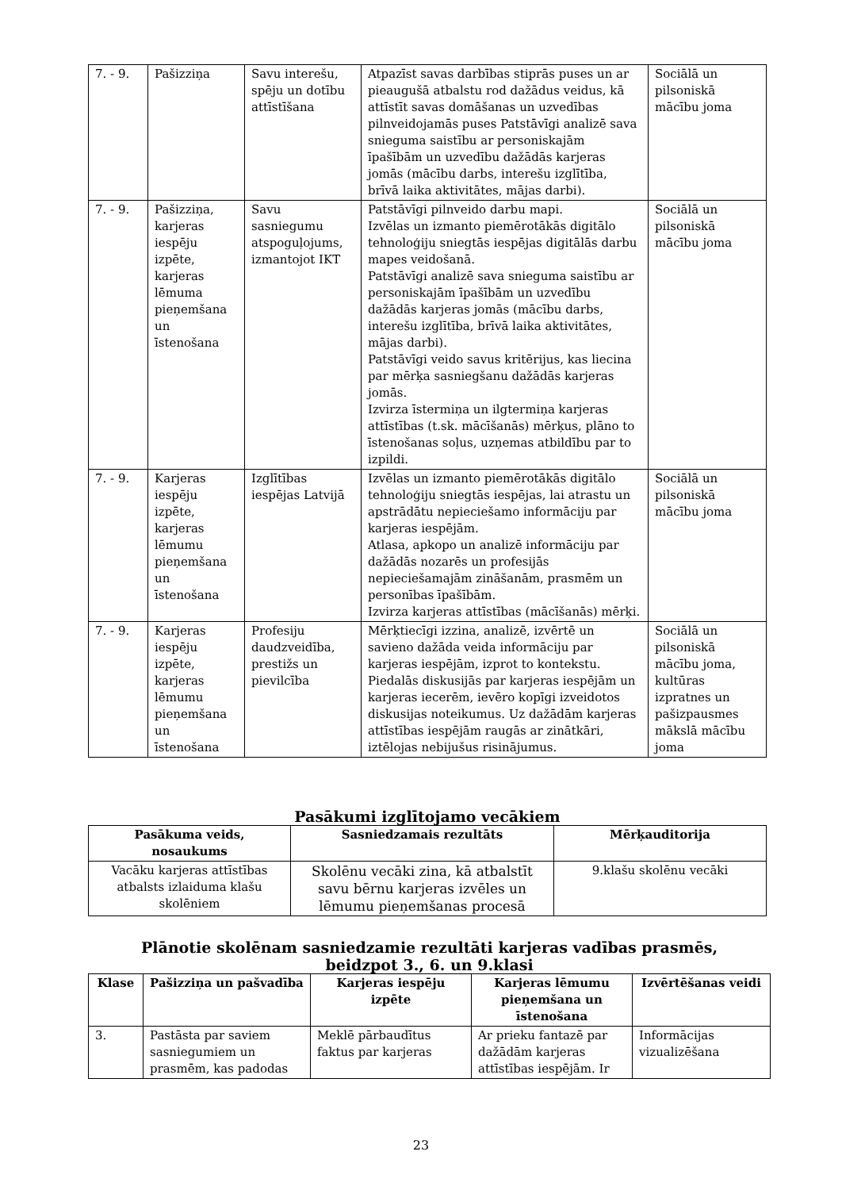| 7. - 9. | Pašizziņa | Savu interešu, spēju un dotību attīstīšana | Atpazīst savas darbības stiprās puses un ar pieaugušā atbalstu rod dažādus veidus, kā attīstīt savas domāšanas un uzvedības pilnveidojamās puses Patstāvīgi analizē sava snieguma saistību ar personiskajām īpašībām un uzvedību dažādās karjeras jomās (mācību darbs, interešu izglītība, brīvā laika aktivitātes, mājas darbi). | Sociālā un pilsoniskā mācību joma |
| 7. - 9. | Pašizziņa, karjeras iespēju izpēte, karjeras lēmuma pieņemšana un īstenošana | Savu sasniegumu atspoguļojums, izmantojot IKT | Patstāvīgi pilnveido darbu mapi. Izvēlas un izmanto piemērotākās digitālo tehnoloģiju sniegtās iespējas digitālās darbu mapes veidošanā. Patstāvīgi analizē sava snieguma saistību ar personiskajām īpašībām un uzvedību dažādās karjeras jomās (mācību darbs, interešu izglītība, brīvā laika aktivitātes, mājas darbi). Patstāvīgi veido savus kritērijus, kas liecina par mērķa sasniegšanu dažādās karjeras jomās. Izvirza īstermiņa un ilgtermiņa karjeras attīstības (t.sk. mācīšanās) mērķus, plāno to īstenošanas soļus, uzņemas atbildību par to izpildi. | Sociālā un pilsoniskā mācību joma |
| 7. - 9. | Karjeras iespēju izpēte, karjeras lēmumu pieņemšana un īstenošana | Izglītības iespējas Latvijā | Izvēlas un izmanto piemērotākās digitālo tehnoloģiju sniegtās iespējas, lai atrastu un apstrādātu nepieciešamo informāciju par karjeras iespējām. Atlasa, apkopo un analizē informāciju par dažādās nozarēs un profesijās nepieciešamajām zināšanām, prasmēm un personības īpašībām. Izvirza karjeras attīstības (mācīšanās) mērķi. | Sociālā un pilsoniskā mācību joma |
| 7. - 9. | Karjeras iespēju izpēte, karjeras lēmumu pieņemšana un īstenošana | Profesiju daudzveidība, prestižs un pievilcība | Mērķtiecīgi izzina, analizē, izvērtē un savieno dažāda veida informāciju par karjeras iespējām, izprot to kontekstu. Piedalās diskusijās par karjeras iespējām un karjeras iecerēm, ievēro kopīgi izveidotos diskusijas noteikumus. Uz dažādām karjeras attīstības iespējām raugās ar zinātkāri, iztēlojas nebijušus risinājumus. | Sociālā un pilsoniskā mācību joma, kultūras izpratnes un pašizpausmes mākslā mācību joma |
Pasākumi izglītojamo vecākiem
| Pasākuma veids, nosaukums | Sasniedzamais rezultāts | Mērķauditorija |
| --- | --- | --- |
| Vacāku karjeras attīstības atbalsts izlaiduma klašu skolēniem | Skolēnu vecāki zina, kā atbalstīt savu bērnu karjeras izvēles un lēmumu pieņemšanas procesā | 9.klašu skolēnu vecāki |
Plānotie skolēnam sasniedzamie rezultāti karjeras vadības prasmēs,
beidzpot 3., 6. un 9.klasi
| Klase | Pašizziņa un pašvadība | Karjeras iespēju izpēte | Karjeras lēmumu pieņemšana un īstenošana | Izvērtēšanas veidi |
| --- | --- | --- | --- | --- |
| 3. | Pastāsta par saviem sasniegumiem un prasmēm, kas padodas | Meklē pārbaudītus faktus par karjeras | Ar prieku fantazē par dažādām karjeras attīstības iespējām. Ir | Informācijas vizualizēšana |
23